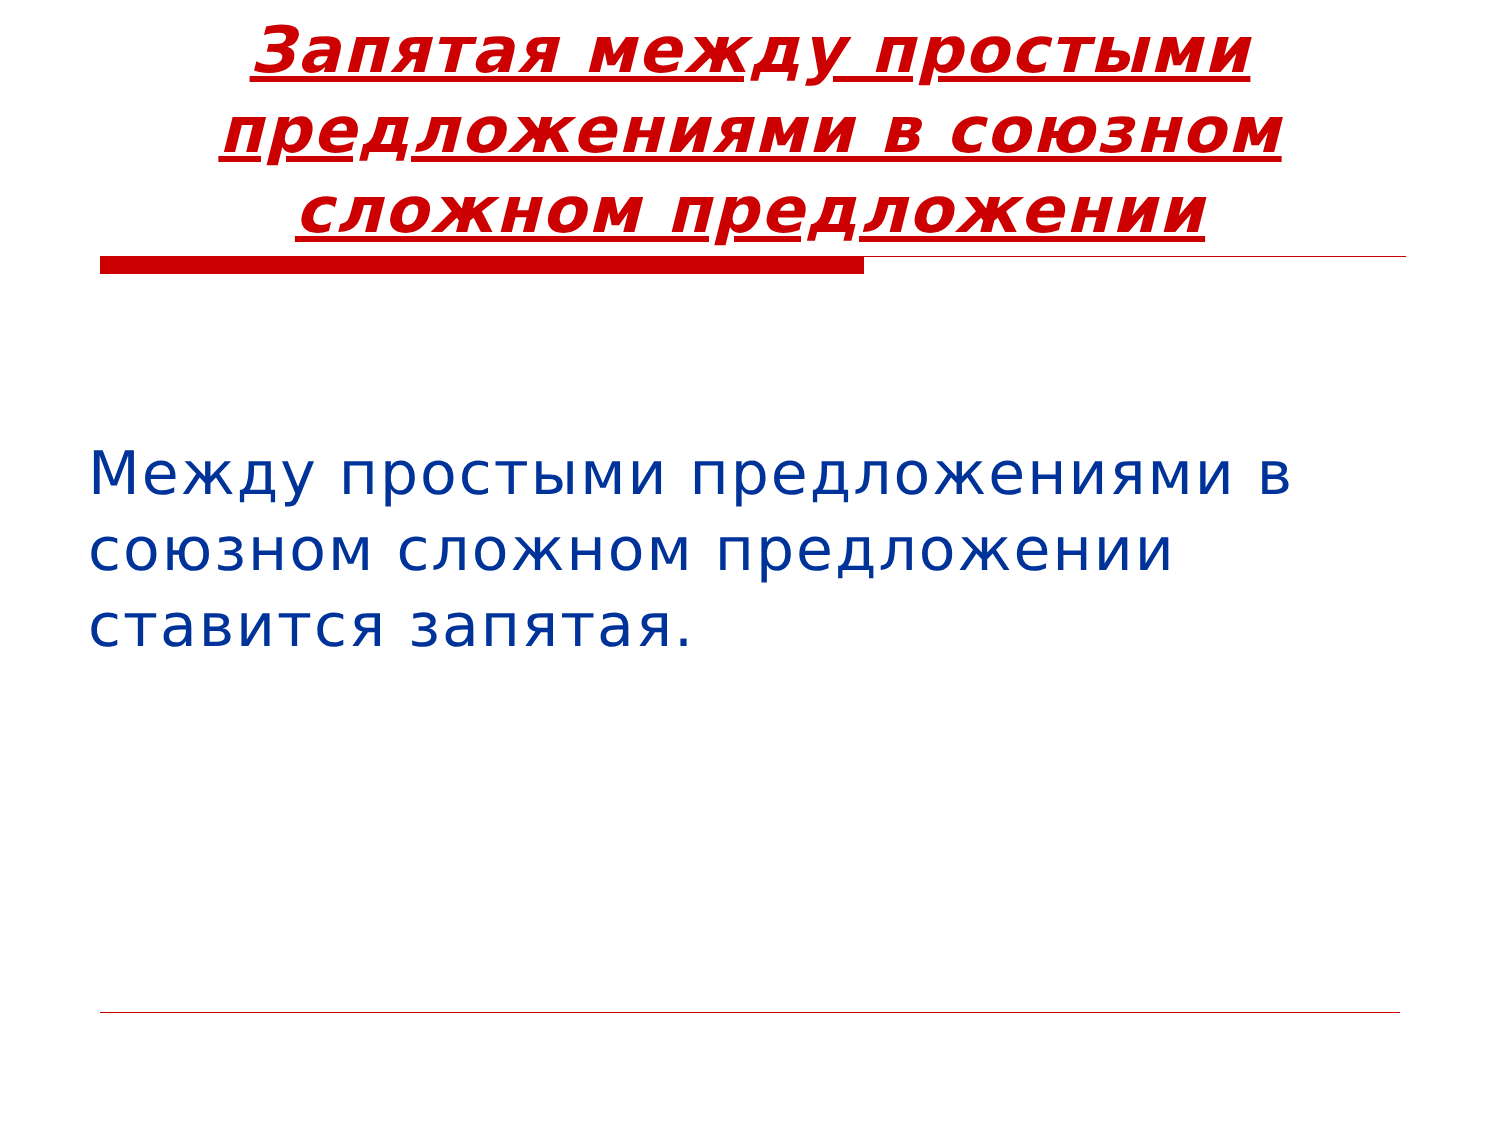Запятая между простыми
предложениями в союзном
сложном предложении
Между простыми предложениями в союзном сложном предложении ставится запятая.